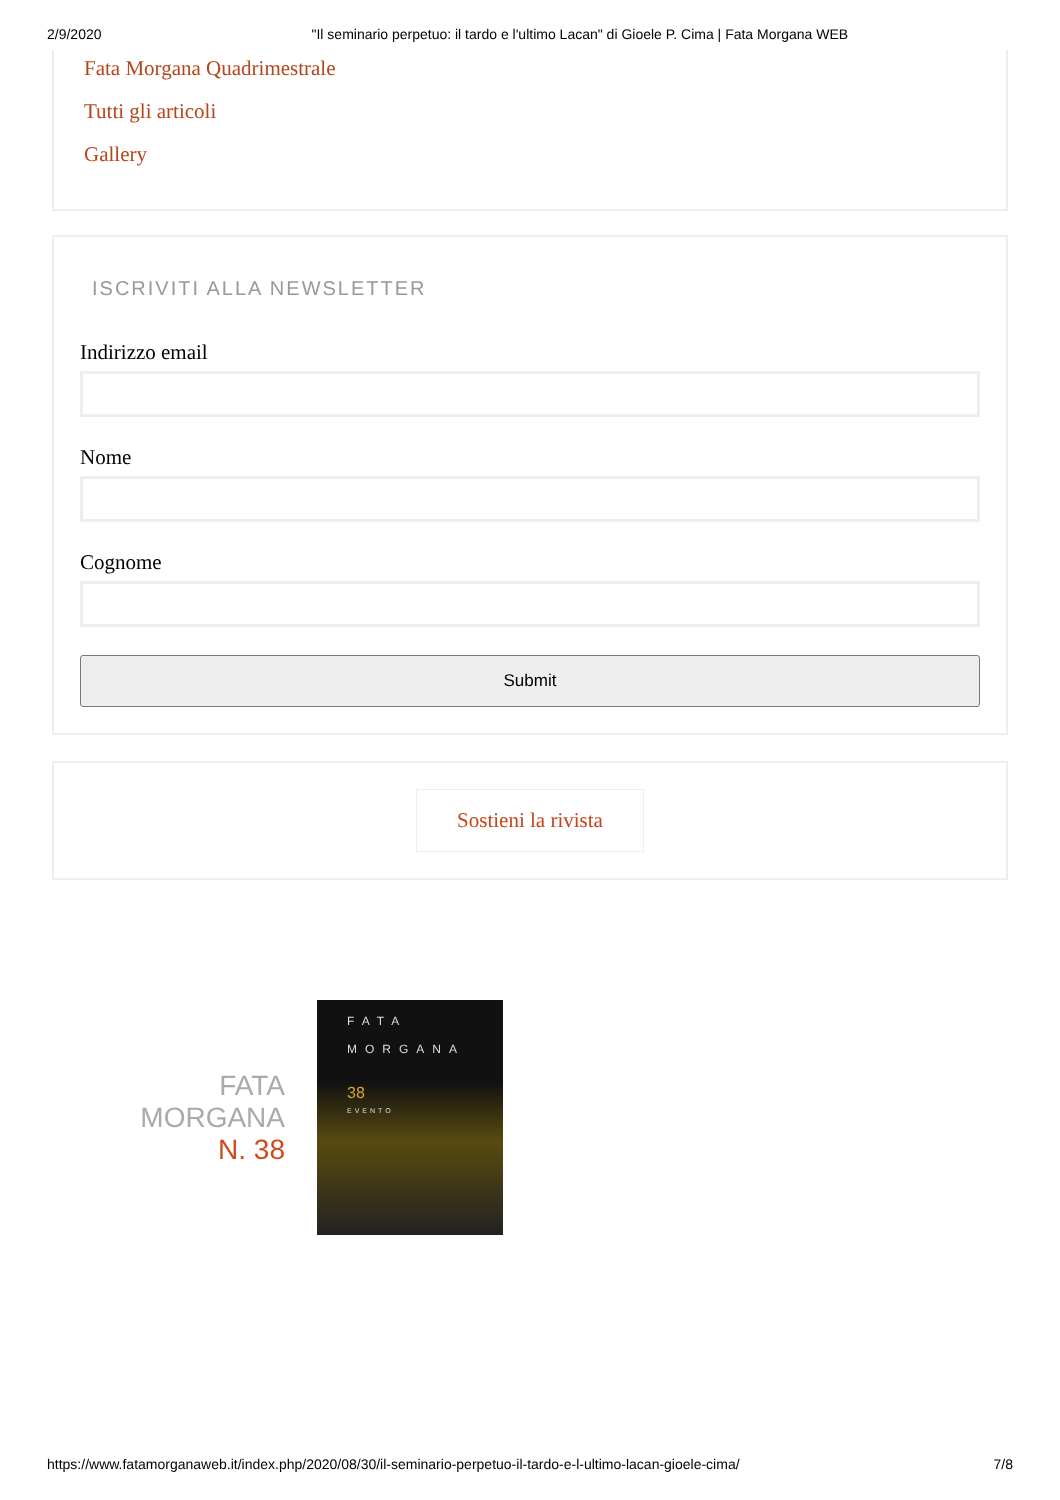2/9/2020 "Il seminario perpetuo: il tardo e l'ultimo Lacan" di Gioele P. Cima | Fata Morgana WEB
Fata Morgana Quadrimestrale
Tutti gli articoli
Gallery
ISCRIVITI ALLA NEWSLETTER
Indirizzo email
Nome
Cognome
Submit
Sostieni la rivista
FATA
MORGANA
N. 38
FATA
MORGANA
38
EVENTO
https://www.fatamorganaweb.it/index.php/2020/08/30/il-seminario-perpetuo-il-tardo-e-l-ultimo-lacan-gioele-cima/ 7/8